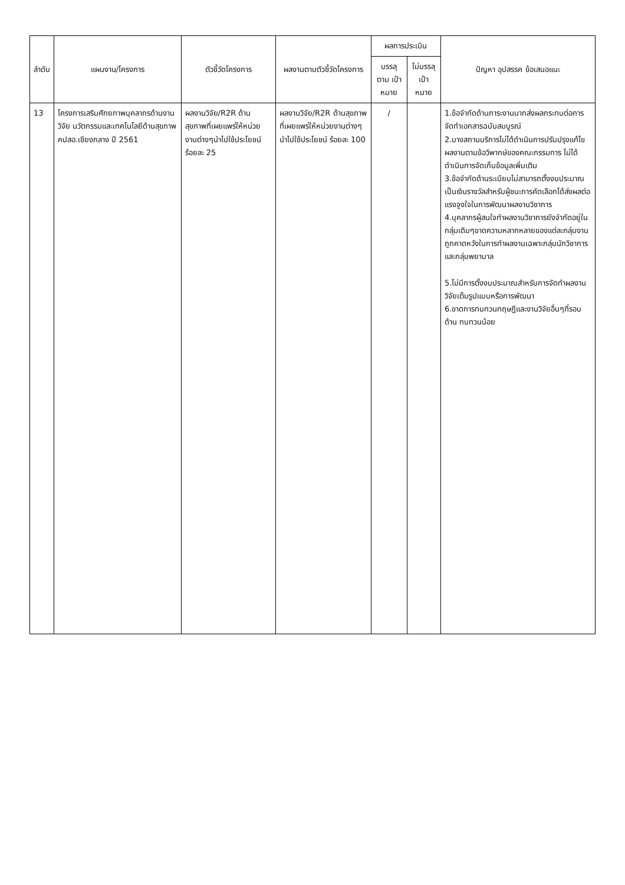| ลำดับ | แผนงาน/โครงการ | ตัวชี้วัดโครงการ | ผลงานตามตัวชี้วัดโครงการ | ผลการประเมิน | | ปัญหา อุปสรรค ข้อเสนอแนะ |
| --- | --- | --- | --- | --- | --- | --- |
| | | | | บรรลุ ตาม เป้าหมาย | ไม่บรรลุ เป้าหมาย | |
| 13 | โครงการเสริมศักยภาพบุคลากรด้านงานวิจัย นวัตกรรมและเทคโนโลยีด้านสุขภาพ คปสอ.เชียงกลาง ปี 2561 | ผลงานวิจัย/R2R ด้านสุขภาพที่เผยแพร่ให้หน่วยงานต่างๆนำไปใช้ประโยชน์ ร้อยละ 25 | ผลงานวิจัย/R2R ด้านสุขภาพที่เผยแพร่ให้หน่วยงานต่างๆนำไปใช้ประโยชน์ ร้อยละ 100 | / | | 1.ข้อจำกัดด้านภาระงานมากส่งผลกระทบต่อการจัดทำเอกสารฉบับสมบูรณ์ 2.บางสถานบริการไม่ได้ดำเนินการปรับปรุงแก้ไขผลงานตามข้อวิพากษ์ของคณะกรรมการ ไม่ได้ดำเนินการจัดเก็บข้อมูลเพิ่มเติม 3.ข้อจำกัดด้านระเบียบไม่สามารถตั้งงบประมาณเป็นเงินรางวัลสำหรับผู้ชนะการคัดเลือกได้ส่งผลต่อแรงจูงใจในการพัฒนาผลงานวิชาการ 4.บุคลากรผู้สนใจทำผลงานวิชาการยังจำกัดอยู่ในกลุ่มเดิมๆขาดความหลากหลายของแต่ละกลุ่มงาน ถูกคาดหวังในการทำผลงานเฉพาะกลุ่มนักวิชาการและกลุ่มพยาบาล 5.ไม่มีการตั้งงบประมาณสำหรับการจัดทำผลงานวิจัยเต็มรูปแบบหรือการพัฒนา 6.ขาดการทบทวนทฤษฎีและงานวิจัยอื่นๆที่รอบด้าน ทบทวนน้อย |